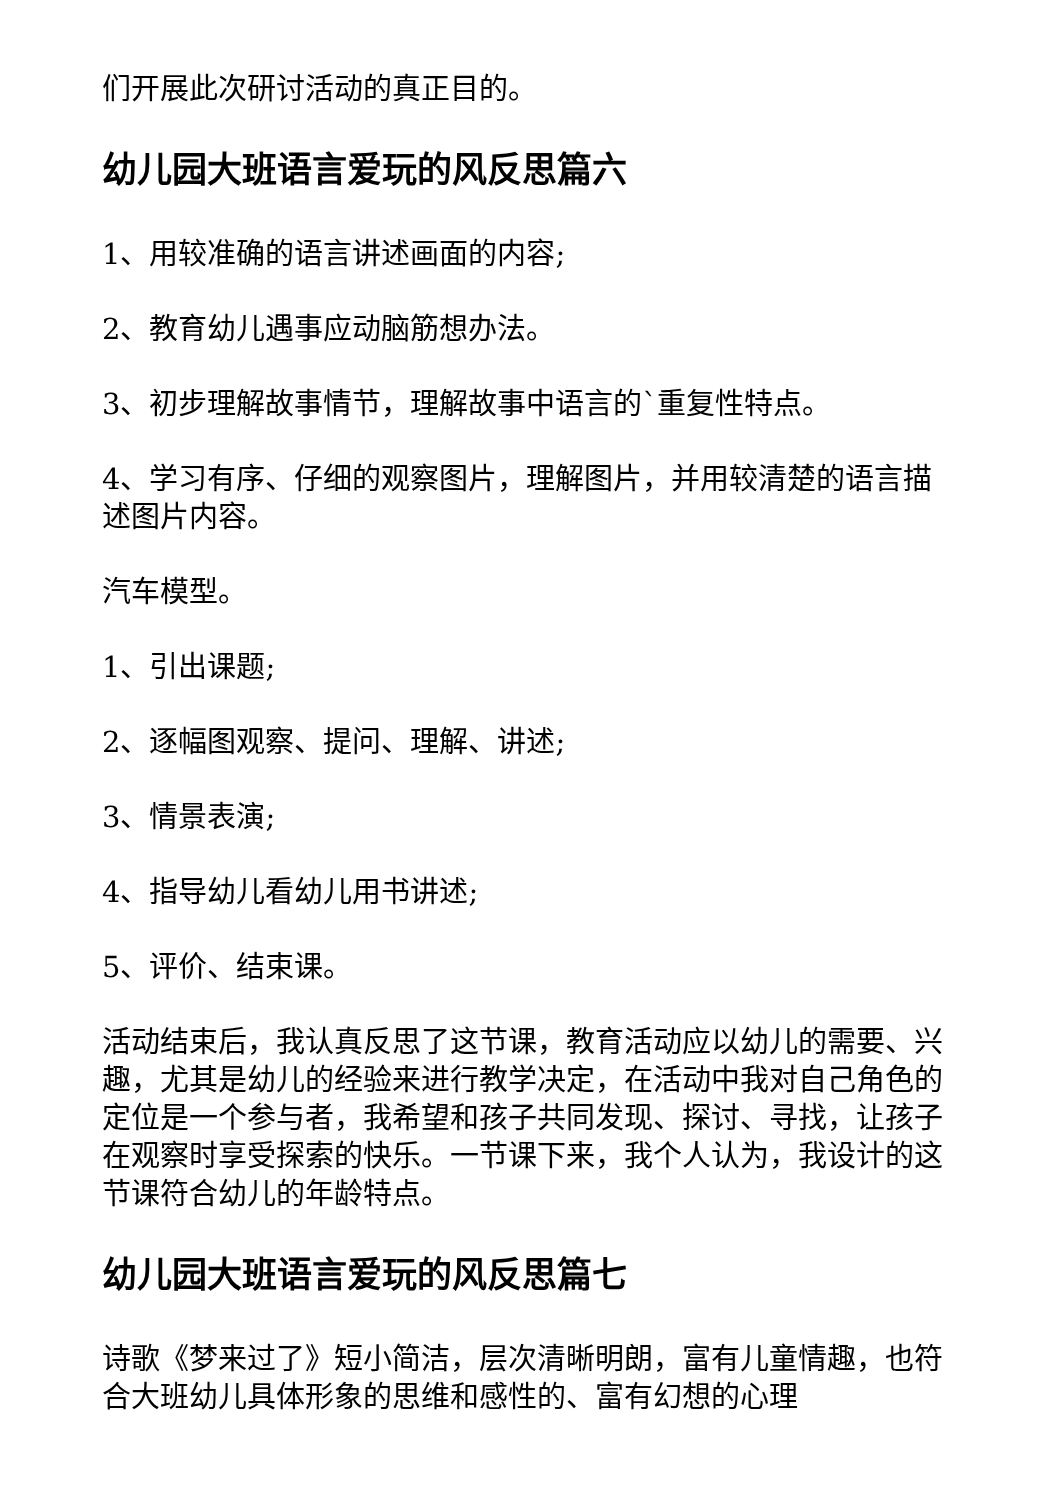们开展此次研讨活动的真正目的。
幼儿园大班语言爱玩的风反思篇六
1、用较准确的语言讲述画面的内容;
2、教育幼儿遇事应动脑筋想办法。
3、初步理解故事情节，理解故事中语言的`重复性特点。
4、学习有序、仔细的观察图片，理解图片，并用较清楚的语言描述图片内容。
汽车模型。
1、引出课题;
2、逐幅图观察、提问、理解、讲述;
3、情景表演;
4、指导幼儿看幼儿用书讲述;
5、评价、结束课。
活动结束后，我认真反思了这节课，教育活动应以幼儿的需要、兴趣，尤其是幼儿的经验来进行教学决定，在活动中我对自己角色的定位是一个参与者，我希望和孩子共同发现、探讨、寻找，让孩子在观察时享受探索的快乐。一节课下来，我个人认为，我设计的这节课符合幼儿的年龄特点。
幼儿园大班语言爱玩的风反思篇七
诗歌《梦来过了》短小简洁，层次清晰明朗，富有儿童情趣，也符合大班幼儿具体形象的思维和感性的、富有幻想的心理